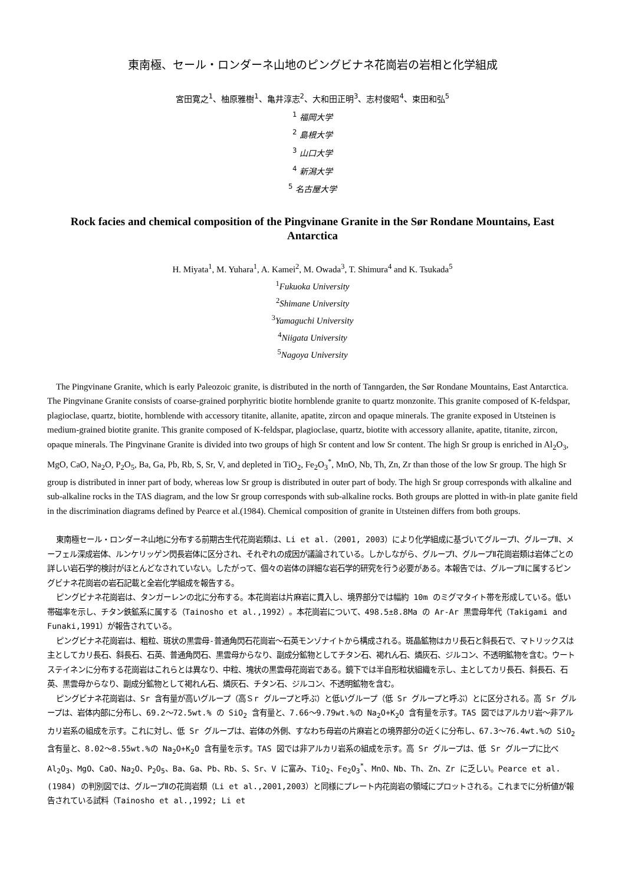東南極、セール・ロンダーネ山地のピングビナネ花崗岩の岩相と化学組成
宮田寛之<sup>1</sup>、柚原雅樹<sup>1</sup>、亀井淳志<sup>2</sup>、大和田正明<sup>3</sup>、志村俊昭<sup>4</sup>、束田和弘<sup>5</sup>
<sup>1</sup> 福岡大学
<sup>2</sup> 島根大学
<sup>3</sup> 山口大学
<sup>4</sup> 新潟大学
<sup>5</sup> 名古屋大学
Rock facies and chemical composition of the Pingvinane Granite in the Sør Rondane Mountains, East Antarctica
H. Miyata<sup>1</sup>, M. Yuhara<sup>1</sup>, A. Kamei<sup>2</sup>, M. Owada<sup>3</sup>, T. Shimura<sup>4</sup> and K. Tsukada<sup>5</sup>
<sup>1</sup> Fukuoka University
<sup>2</sup> Shimane University
<sup>3</sup> Yamaguchi University
<sup>4</sup> Niigata University
<sup>5</sup> Nagoya University
The Pingvinane Granite, which is early Paleozoic granite, is distributed in the north of Tanngarden, the Sør Rondane Mountains, East Antarctica. The Pingvinane Granite consists of coarse-grained porphyritic biotite hornblende granite to quartz monzonite. This granite composed of K-feldspar, plagioclase, quartz, biotite, hornblende with accessory titanite, allanite, apatite, zircon and opaque minerals. The granite exposed in Utsteinen is medium-grained biotite granite. This granite composed of K-feldspar, plagioclase, quartz, biotite with accessory allanite, apatite, titanite, zircon, opaque minerals. The Pingvinane Granite is divided into two groups of high Sr content and low Sr content. The high Sr group is enriched in Al<sub>2</sub>O<sub>3</sub>, MgO, CaO, Na<sub>2</sub>O, P<sub>2</sub>O<sub>5</sub>, Ba, Ga, Pb, Rb, S, Sr, V, and depleted in TiO<sub>2</sub>, Fe<sub>2</sub>O<sub>3</sub><sup>*</sup>, MnO, Nb, Th, Zn, Zr than those of the low Sr group. The high Sr group is distributed in inner part of body, whereas low Sr group is distributed in outer part of body. The high Sr group corresponds with alkaline and sub-alkaline rocks in the TAS diagram, and the low Sr group corresponds with sub-alkaline rocks. Both groups are plotted in with-in plate ganite field in the discrimination diagrams defined by Pearce et al.(1984). Chemical composition of granite in Utsteinen differs from both groups.
東南極セール・ロンダーネ山地に分布する前期古生代花崗岩類は、Li et al.（2001, 2003）により化学組成に基づいてグループⅠ、グループⅡ、メーフェル深成岩体、ルンケリッゲン閃長岩体に区分され、それぞれの成因が議論されている。しかしながら、グループⅠ、グループⅡ花崗岩類は岩体ごとの詳しい岩石学的検討がほとんどなされていない。したがって、個々の岩体の詳細な岩石学的研究を行う必要がある。本報告では、グループⅡに属するピングビナネ花崗岩の岩石記載と全岩化学組成を報告する。
ピングビナネ花崗岩は、タンガーレンの北に分布する。本花崗岩は片麻岩に貫入し、境界部分では幅約 10m のミグマタイト帯を形成している。低い帯磁率を示し、チタン鉄鉱系に属する（Tainosho et al.,1992）。本花崗岩について、498.5±8.8Ma の Ar-Ar 黒雲母年代（Takigami and Funaki,1991）が報告されている。
ピングビナネ花崗岩は、粗粒、斑状の黒雲母-普通角閃石花崗岩～石英モンゾナイトから構成される。斑晶鉱物はカリ長石と斜長石で、マトリックスは主としてカリ長石、斜長石、石英、普通角閃石、黒雲母からなり、副成分鉱物としてチタン石、褐れん石、燐灰石、ジルコン、不透明鉱物を含む。ウートステイネンに分布する花崗岩はこれらとは異なり、中粒、塊状の黒雲母花崗岩である。鏡下では半自形粒状組織を示し、主としてカリ長石、斜長石、石英、黒雲母からなり、副成分鉱物として褐れん石、燐灰石、チタン石、ジルコン、不透明鉱物を含む。
ピングビナネ花崗岩は、Sr 含有量が高いグループ（高Ｓr グループと呼ぶ）と低いグループ（低 Sr グループと呼ぶ）とに区分される。高 Sr グループは、岩体内部に分布し、69.2～72.5wt.% の SiO<sub>2</sub> 含有量と、7.66～9.79wt.%の Na<sub>2</sub>O+K<sub>2</sub>O 含有量を示す。TAS 図ではアルカリ岩～非アルカリ岩系の組成を示す。これに対し、低 Sr グループは、岩体の外側、すなわち母岩の片麻岩との境界部分の近くに分布し、67.3～76.4wt.%の SiO<sub>2</sub> 含有量と、8.02～8.55wt.%の Na<sub>2</sub>O+K<sub>2</sub>O 含有量を示す。TAS 図では非アルカリ岩系の組成を示す。高 Sr グループは、低 Sr グループに比べ Al<sub>2</sub>O<sub>3</sub>、MgO、CaO、Na<sub>2</sub>O、P<sub>2</sub>O<sub>5</sub>、Ba、Ga、Pb、Rb、S、Sr、V に富み、TiO<sub>2</sub>、Fe<sub>2</sub>O<sub>3</sub><sup>*</sup>、MnO、Nb、Th、Zn、Zr に乏しい。Pearce et al.(1984) の判別図では、グループⅡの花崗岩類（Li et al.,2001,2003）と同様にプレート内花崗岩の領域にプロットされる。これまでに分析値が報告されている試料（Tainosho et al.,1992; Li et